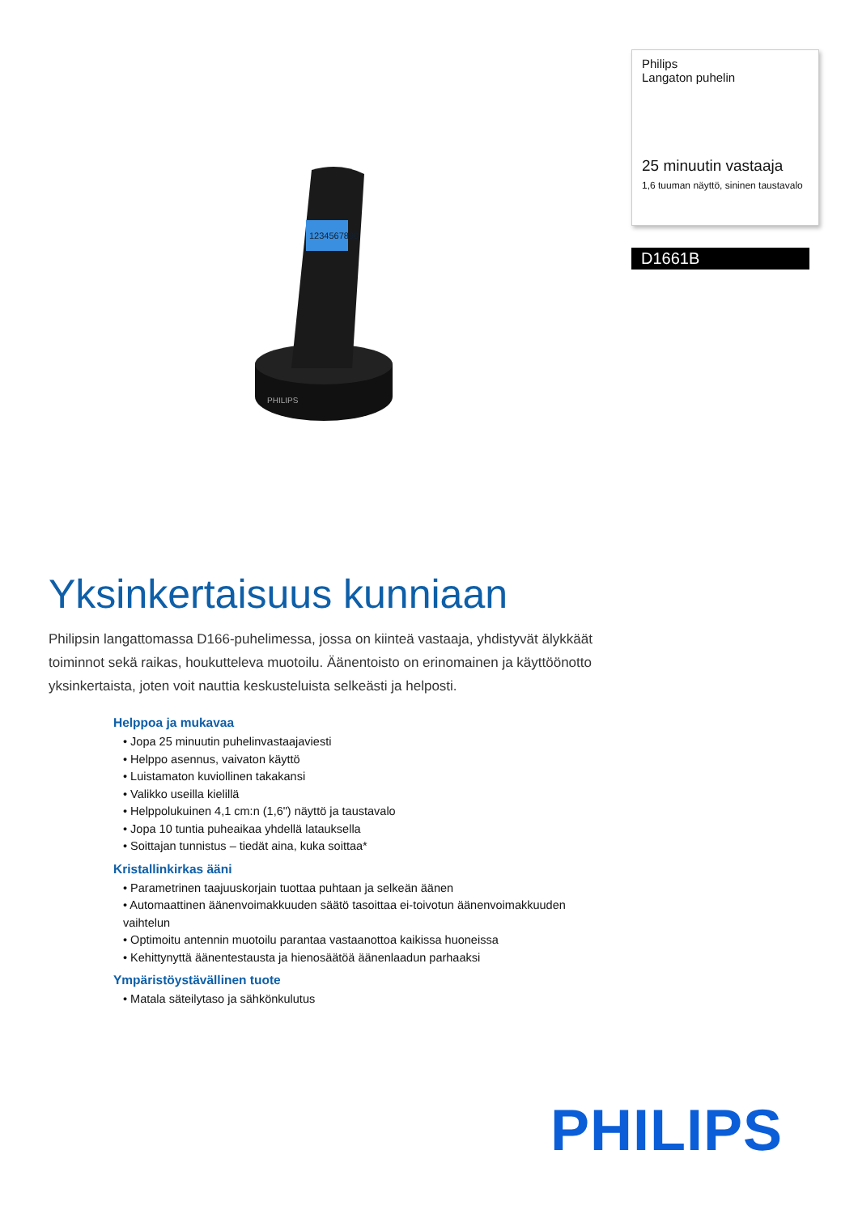Philips
Langaton puhelin
25 minuutin vastaaja
1,6 tuuman näyttö, sininen taustavalo
D1661B
PHILIPS
1234567890
Yksinkertaisuus kunniaan
Philipsin langattomassa D166-puhelimessa, jossa on kiinteä vastaaja, yhdistyvät älykkäät toiminnot sekä raikas, houkutteleva muotoilu. Äänentoisto on erinomainen ja käyttöönotto yksinkertaista, joten voit nauttia keskusteluista selkeästi ja helposti.
Helppoa ja mukavaa
• Jopa 25 minuutin puhelinvastaajaviesti
• Helppo asennus, vaivaton käyttö
• Luistamaton kuviollinen takakansi
• Valikko useilla kielillä
• Helppolukuinen 4,1 cm:n (1,6") näyttö ja taustavalo
• Jopa 10 tuntia puheaikaa yhdellä latauksella
• Soittajan tunnistus – tiedät aina, kuka soittaa*
Kristallinkirkas ääni
• Parametrinen taajuuskorjain tuottaa puhtaan ja selkeän äänen
• Automaattinen äänenvoimakkuuden säätö tasoittaa ei-toivotun äänenvoimakkuuden vaihtelun
• Optimoitu antennin muotoilu parantaa vastaanottoa kaikissa huoneissa
• Kehittynyttä äänentestausta ja hienosäätöä äänenlaadun parhaaksi
Ympäristöystävällinen tuote
• Matala säteilytaso ja sähkönkulutus
PHILIPS